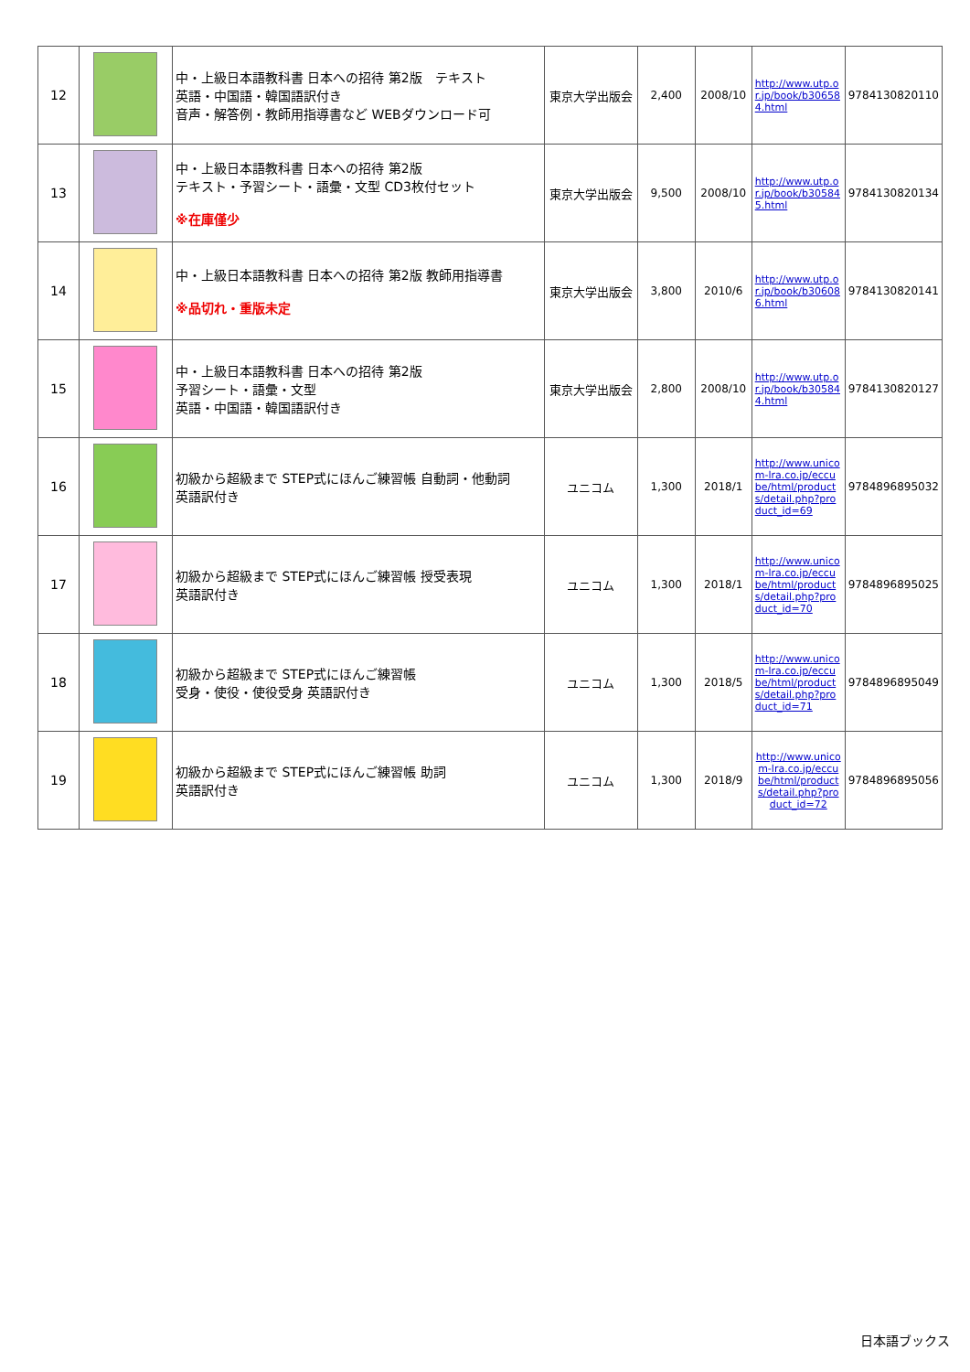| 12 | | 中・上級日本語教科書 日本への招待 第2版 テキスト 英語・中国語・韓国語訳付き 音声・解答例・教師用指導書など WEBダウンロード可 | 東京大学出版会 | 2,400 | 2008/10 | http://www.utp.or.jp/book/b306584.html | 9784130820110 |
| 13 | | 中・上級日本語教科書 日本への招待 第2版 テキスト・予習シート・語彙・文型 CD3枚付セット ※在庫僅少 | 東京大学出版会 | 9,500 | 2008/10 | http://www.utp.or.jp/book/b305845.html | 9784130820134 |
| 14 | | 中・上級日本語教科書 日本への招待 第2版 教師用指導書 ※品切れ・重版未定 | 東京大学出版会 | 3,800 | 2010/6 | http://www.utp.or.jp/book/b306086.html | 9784130820141 |
| 15 | | 中・上級日本語教科書 日本への招待 第2版 予習シート・語彙・文型 英語・中国語・韓国語訳付き | 東京大学出版会 | 2,800 | 2008/10 | http://www.utp.or.jp/book/b305844.html | 9784130820127 |
| 16 | | 初級から超級まで STEP式にほんご練習帳 自動詞・他動詞 英語訳付き | ユニコム | 1,300 | 2018/1 | http://www.unicom-lra.co.jp/eccube/html/products/detail.php?product_id=69 | 9784896895032 |
| 17 | | 初級から超級まで STEP式にほんご練習帳 授受表現 英語訳付き | ユニコム | 1,300 | 2018/1 | http://www.unicom-lra.co.jp/eccube/html/products/detail.php?product_id=70 | 9784896895025 |
| 18 | | 初級から超級まで STEP式にほんご練習帳 受身・使役・使役受身 英語訳付き | ユニコム | 1,300 | 2018/5 | http://www.unicom-lra.co.jp/eccube/html/products/detail.php?product_id=71 | 9784896895049 |
| 19 | | 初級から超級まで STEP式にほんご練習帳 助詞 英語訳付き | ユニコム | 1,300 | 2018/9 | http://www.unicom-lra.co.jp/eccube/html/products/detail.php?product_id=72 | 9784896895056 |
日本語ブックス